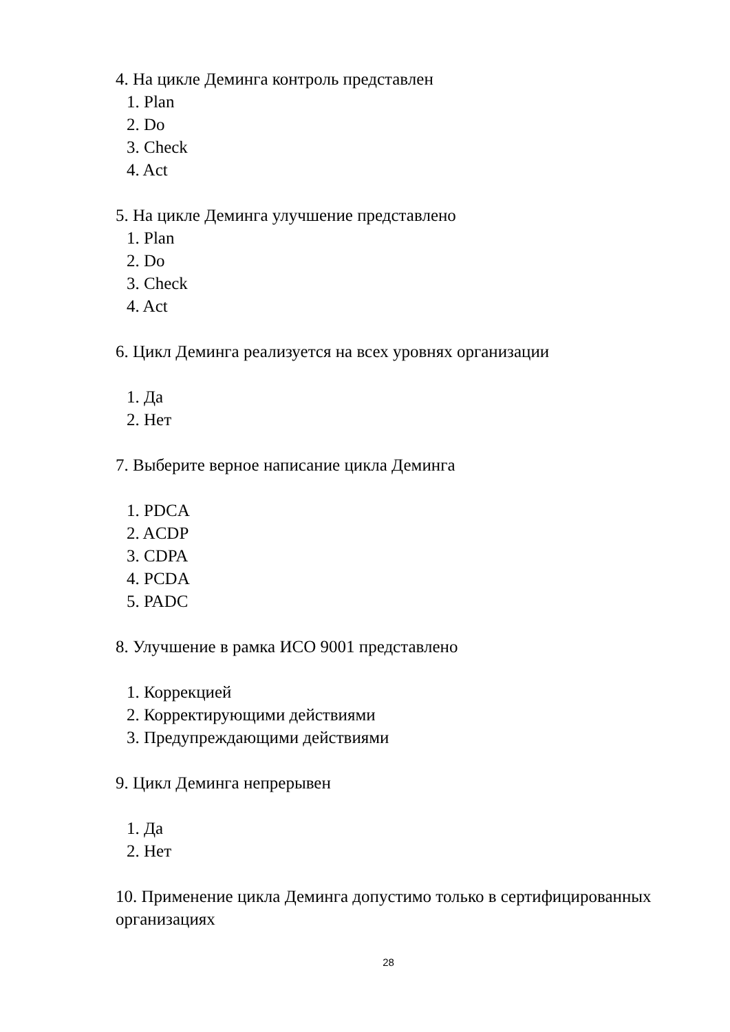4. На цикле Деминга контроль представлен
1. Plan
2. Do
3. Check
4. Act
5. На цикле Деминга улучшение представлено
1. Plan
2. Do
3. Check
4. Act
6. Цикл Деминга реализуется на всех уровнях организации
1. Да
2. Нет
7. Выберите верное написание цикла Деминга
1. PDCA
2. ACDP
3. CDPA
4. PCDA
5. PADC
8. Улучшение в рамка ИСО 9001 представлено
1. Коррекцией
2. Корректирующими действиями
3. Предупреждающими действиями
9. Цикл Деминга непрерывен
1. Да
2. Нет
10. Применение цикла Деминга допустимо только в сертифицированных организациях
28